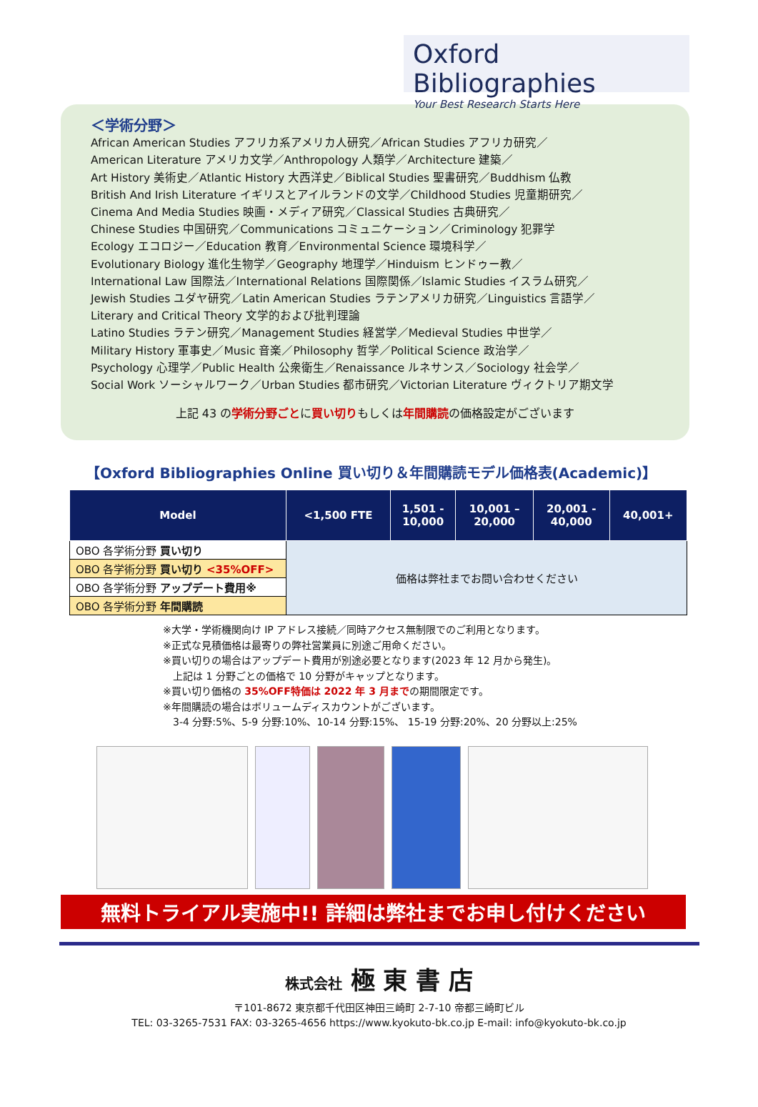Oxford Bibliographies
Your Best Research Starts Here
＜学術分野＞
African American Studies アフリカ系アメリカ人研究／African Studies アフリカ研究／
American Literature アメリカ文学／Anthropology 人類学／Architecture 建築／
Art History 美術史／Atlantic History 大西洋史／Biblical Studies 聖書研究／Buddhism 仏教
British And Irish Literature イギリスとアイルランドの文学／Childhood Studies 児童期研究／
Cinema And Media Studies 映画・メディア研究／Classical Studies 古典研究／
Chinese Studies 中国研究／Communications コミュニケーション／Criminology 犯罪学
Ecology エコロジー／Education 教育／Environmental Science 環境科学／
Evolutionary Biology 進化生物学／Geography 地理学／Hinduism ヒンドゥー教／
International Law 国際法／International Relations 国際関係／Islamic Studies イスラム研究／
Jewish Studies ユダヤ研究／Latin American Studies ラテンアメリカ研究／Linguistics 言語学／
Literary and Critical Theory 文学的および批判理論
Latino Studies ラテン研究／Management Studies 経営学／Medieval Studies 中世学／
Military History 軍事史／Music 音楽／Philosophy 哲学／Political Science 政治学／
Psychology 心理学／Public Health 公衆衛生／Renaissance ルネサンス／Sociology 社会学／
Social Work ソーシャルワーク／Urban Studies 都市研究／Victorian Literature ヴィクトリア期文学
上記 43 の学術分野ごとに買い切りもしくは年間購読の価格設定がございます
【Oxford Bibliographies Online 買い切り＆年間購読モデル価格表(Academic)】
| Model | <1,500 FTE | 1,501 - 10,000 | 10,001 – 20,000 | 20,001 - 40,000 | 40,001+ |
| --- | --- | --- | --- | --- | --- |
| OBO 各学術分野 買い切り | 価格は弊社までお問い合わせください | | | | |
| OBO 各学術分野 買い切り <35%OFF> | | | | | |
| OBO 各学術分野 アップデート費用※ | | | | | |
| OBO 各学術分野 年間購読 | | | | | |
※大学・学術機関向け IP アドレス接続／同時アクセス無制限でのご利用となります。
※正式な見積価格は最寄りの弊社営業員に別途ご用命ください。
※買い切りの場合はアップデート費用が別途必要となります(2023 年 12 月から発生)。
　上記は 1 分野ごとの価格で 10 分野がキャップとなります。
※買い切り価格の 35%OFF特価は 2022 年 3 月までの期間限定です。
※年間購読の場合はボリュームディスカウントがございます。
　3-4 分野:5%、5-9 分野:10%、10-14 分野:15%、 15-19 分野:20%、20 分野以上:25%
無料トライアル実施中!! 詳細は弊社までお申し付けください
株式会社 極 東 書 店
〒101-8672 東京都千代田区神田三崎町 2-7-10 帝都三崎町ビル
TEL: 03-3265-7531 FAX: 03-3265-4656 https://www.kyokuto-bk.co.jp E-mail: info@kyokuto-bk.co.jp